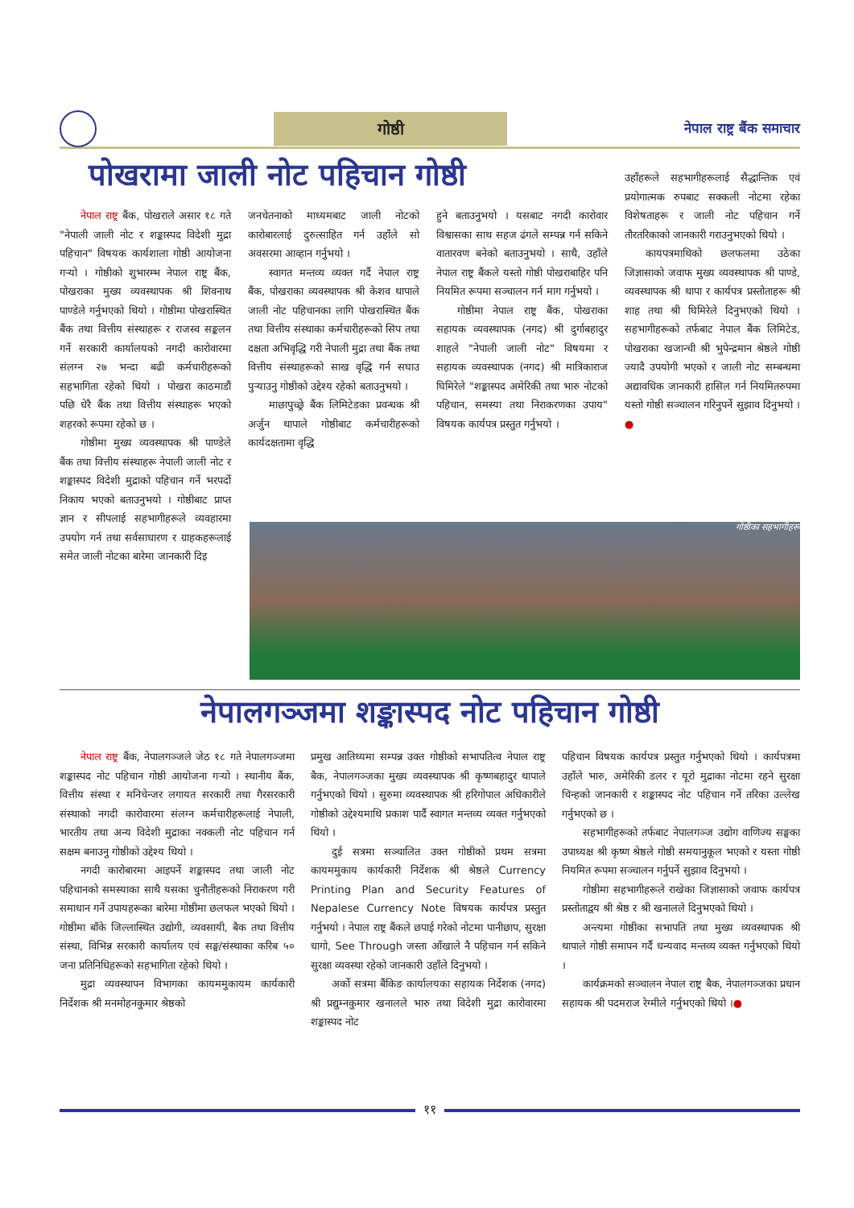गोष्ठी
नेपाल राष्ट्र बैंक समाचार
पोखरामा जाली नोट पहिचान गोष्ठी
नेपाल राष्ट्र बैंक, पोखराले असार १८ गते "नेपाली जाली नोट र शङ्कास्पद विदेशी मुद्रा पहिचान" विषयक कार्यशाला गोष्ठी आयोजना गऱ्यो । गोष्ठीको शुभारम्भ नेपाल राष्ट्र बैंक, पोखराका मुख्य व्यवस्थापक श्री शिवनाथ पाण्डेले गर्नुभएको थियो । गोष्ठीमा पोखरास्थित बैंक तथा वित्तीय संस्थाहरू र राजस्व सङ्कलन गर्ने सरकारी कार्यालयको नगदी कारोवारमा संलग्न २७ भन्दा बढी कर्मचारीहरूको सहभागिता रहेको थियो । पोखरा काठमाडौं पछि धेरै बैंक तथा वित्तीय संस्थाहरू भएको शहरको रूपमा रहेको छ ।
गोष्ठीमा मुख्य व्यवस्थापक श्री पाण्डेले बैंक तथा वित्तीय संस्थाहरू नेपाली जाली नोट र शङ्कास्पद विदेशी मुद्राको पहिचान गर्ने भरपर्दो निकाय भएको बताउनुभयो । गोष्ठीबाट प्राप्त ज्ञान र सीपलाई सहभागीहरूले व्यवहारमा उपयोग गर्न तथा सर्वसाधारण र ग्राहकहरूलाई समेत जाली नोटका बारेमा जानकारी दिइ
जनचेतनाको माध्यमबाट जाली नोटको कारोबारलाई दुरुत्साहित गर्न उहाँले सो अवसरमा आव्हान गर्नुभयो ।
स्वागत मन्तव्य व्यक्त गर्दै नेपाल राष्ट्र बैंक, पोखराका व्यवस्थापक श्री केशव थापाले जाली नोट पहिचानका लागि पोखरास्थित बैंक तथा वित्तीय संस्थाका कर्मचारीहरूको सिप तथा दक्षता अभिवृद्धि गरी नेपाली मुद्रा तथा बैंक तथा वित्तीय संस्थाहरूको साख वृद्धि गर्न सघाउ पुऱ्याउनु गोष्ठीको उद्देश्य रहेको बताउनुभयो ।
माछापुच्छ्रे बैंक लिमिटेडका प्रवन्धक श्री अर्जुन थापाले गोष्ठीबाट कर्मचारीहरूको कार्यदक्षतामा वृद्धि
हुने बताउनुभयो । यसबाट नगदी कारोवार विश्वासका साथ सहज ढंगले सम्पन्न गर्न सकिने वातारवण बनेको बताउनुभयो । साथै, उहाँले नेपाल राष्ट्र बैंकले यस्तो गोष्ठी पोखराबाहिर पनि नियमित रूपमा सञ्चालन गर्न माग गर्नुभयो ।
गोष्ठीमा नेपाल राष्ट्र बैंक, पोखराका सहायक व्यवस्थापक (नगद) श्री दुर्गाबहादुर शाहले "नेपाली जाली नोट" विषयमा र सहायक व्यवस्थापक (नगद) श्री मात्रिकाराज घिमिरेले "शङ्कास्पद अमेरिकी तथा भारु नोटको पहिचान, समस्या तथा निराकरणका उपाय" विषयक कार्यपत्र प्रस्तुत गर्नुभयो ।
उहाँहरूले सहभागीहरूलाई सैद्धान्तिक एवं प्रयोगात्मक रुपबाट सक्कली नोटमा रहेका विशेषताहरू र जाली नोट पहिचान गर्ने तौरतरिकाको जानकारी गराउनुभएको थियो ।
कायपत्रमाथिको छलफलमा उठेका जिज्ञासाको जवाफ मुख्य व्यवस्थापक श्री पाण्डे, व्यवस्थापक श्री थापा र कार्यपत्र प्रस्तोताहरू श्री शाह तथा श्री घिमिरेले दिनुभएको थियो । सहभागीहरूको तर्फबाट नेपाल बैंक लिमिटेड, पोखराका खजान्ची श्री भुपेन्द्रमान श्रेष्ठले गोष्ठी ज्यादै उपयोगी भएको र जाली नोट सम्बन्धमा अद्यावधिक जानकारी हासिल गर्न नियमितरुपमा यस्तो गोष्ठी सञ्चालन गरिनुपर्ने सुझाव दिनुभयो ।●
गोष्ठीका सहभागीहरू
नेपालगञ्जमा शङ्कास्पद नोट पहिचान गोष्ठी
नेपाल राष्ट्र बैंक, नेपालगञ्जले जेठ १८ गते नेपालगञ्जमा शङ्कास्पद नोट पहिचान गोष्ठी आयोजना गऱ्यो । स्थानीय बैंक, वित्तीय संस्था र मनिचेन्जर लगायत सरकारी तथा गैरसरकारी संस्थाको नगदी कारोवारमा संलग्न कर्मचारीहरूलाई नेपाली, भारतीय तथा अन्य विदेशी मुद्राका नक्कली नोट पहिचान गर्न सक्षम बनाउनु गोष्ठीको उद्देश्य थियो ।
नगदी कारोबारमा आइपर्ने शङ्कास्पद तथा जाली नोट पहिचानको समस्याका साथै यसका चुनौतीहरूको निराकरण गरी समाधान गर्ने उपायहरूका बारेमा गोष्ठीमा छलफल भएको थियो । गोष्ठीमा बाँके जिल्लास्थित उद्योगी, व्यवसायी, बैक तथा वित्तीय संस्था, विभिन्न सरकारी कार्यालय एवं सङ्घ/संस्थाका करिब ५० जना प्रतिनिधिहरूको सहभागिता रहेको थियो ।
मुद्रा व्यवस्थापन विभागका कायममुकायम कार्यकारी निर्देशक श्री मनमोहनकुमार श्रेष्ठको
प्रमुख आतिथ्यमा सम्पन्न उक्त गोष्ठीको सभापतित्व नेपाल राष्ट्र बैक, नेपालगञ्जका मुख्य व्यवस्थापक श्री कृष्णबहादुर थापाले गर्नुभएको थियो । सुरुमा व्यवस्थापक श्री हरिगोपाल अधिकारीले गोष्ठीको उद्देश्यमाथि प्रकाश पार्दै स्वागत मन्तव्य व्यक्त गर्नुभएको थियो ।
दुई सत्रमा सञ्चालित उक्त गोष्ठीको प्रथम सत्रमा कायममुकाय कार्यकारी निर्देशक श्री श्रेष्ठले Currency Printing Plan and Security Features of Nepalese Currency Note विषयक कार्यपत्र प्रस्तुत गर्नुभयो । नेपाल राष्ट्र बैंकले छपाई गरेको नोटमा पानीछाप, सुरक्षा धागो, See Through जस्ता आँखाले नै पहिचान गर्न सकिने सुरक्षा व्यवस्था रहेको जानकारी उहाँले दिनुभयो ।
अर्को सत्रमा बैंकिङ कार्यालयका सहायक निर्देशक (नगद) श्री प्रद्युम्नकुमार खनालले भारु तथा विदेशी मुद्रा कारोवारमा शङ्कास्पद नोट
पहिचान विषयक कार्यपत्र प्रस्तुत गर्नुभएको थियो । कार्यपत्रमा उहाँले भारु, अमेरिकी डलर र यूरो मुद्राका नोटमा रहने सुरक्षा चिन्हको जानकारी र शङ्कास्पद नोट पहिचान गर्ने तरिका उल्लेख गर्नुभएको छ ।
सहभागीहरूको तर्फबाट नेपालगञ्ज उद्योग वाणिज्य सङ्घका उपाध्यक्ष श्री कृष्ण श्रेष्ठले गोष्ठी समयानुकूल भएको र यस्ता गोष्ठी नियमित रूपमा सञ्चालन गर्नुपर्ने सुझाव दिनुभयो ।
गोष्ठीमा सहभागीहरूले राखेका जिज्ञासाको जवाफ कार्यपत्र प्रस्तोताद्वय श्री श्रेष्ठ र श्री खनालले दिनुभएको थियो ।
अन्त्यमा गोष्ठीका सभापति तथा मुख्य व्यवस्थापक श्री थापाले गोष्ठी समापन गर्दै धन्यवाद मन्तव्य व्यक्त गर्नुभएको थियो ।
कार्यक्रमको सञ्चालन नेपाल राष्ट्र बैक, नेपालगञ्जका प्रधान सहायक श्री पदमराज रेग्मीले गर्नुभएको थियो ।●
११